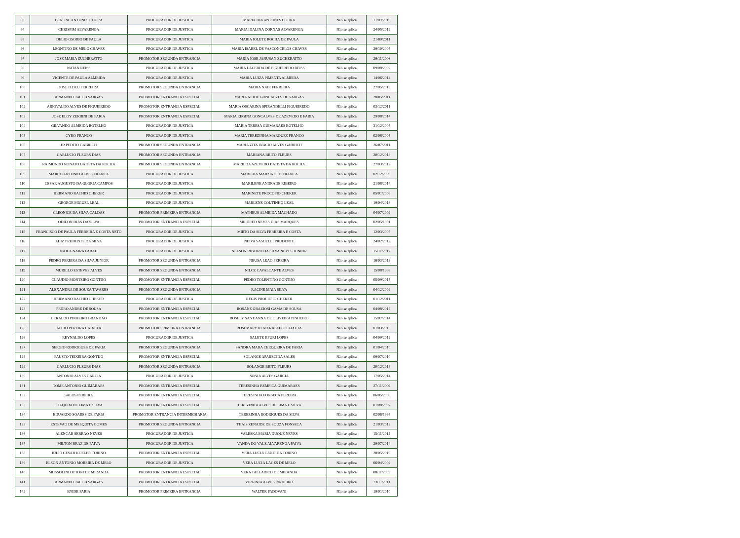| 93 | BENONE ANTUNES COURA | PROCURADOR DE JUSTICA | MARIA IDA ANTUNES COURA | Não se aplica | 11/09/2015 |
| 94 | CHRISPIM ALVARENGA | PROCURADOR DE JUSTICA | MARIA IDALINA DORNAS ALVARENGA | Não se aplica | 24/05/2019 |
| 95 | DELIO OSORIO DE PAULA | PROCURADOR DE JUSTICA | MARIA IOLETE ROCHA DE PAULA | Não se aplica | 21/09/2011 |
| 96 | LEONTINO DE MELO CHAVES | PROCURADOR DE JUSTICA | MARIA ISABEL DE VASCONCELOS CHAVES | Não se aplica | 29/10/2005 |
| 97 | JOSE MARIA ZUCHERATTO | PROMOTOR SEGUNDA ENTRANCIA | MARIA JOSE JANUSAN ZUCHERATTO | Não se aplica | 29/11/2006 |
| 98 | NATAN REISS | PROCURADOR DE JUSTICA | MARIA LACERDA DE FIGUEIREDO REISS | Não se aplica | 09/08/2002 |
| 99 | VICENTE DE PAULA ALMEIDA | PROCURADOR DE JUSTICA | MARIA LUIZA PIMENTA ALMEIDA | Não se aplica | 14/06/2014 |
| 100 | JOSE ILDEU FERREIRA | PROMOTOR SEGUNDA ENTRANCIA | MARIA NAIR FERREIRA | Não se aplica | 27/05/2015 |
| 101 | ARMANDO JACOB VARGAS | PROMOTOR ENTRANCIA ESPECIAL | MARIA NEIDE GONCALVES DE VARGAS | Não se aplica | 28/05/2011 |
| 102 | ARIOVALDO ALVES DE FIGUEIREDO | PROMOTOR ENTRANCIA ESPECIAL | MARIA OSCARINA SPIRANDELLI FIGUEIREDO | Não se aplica | 03/12/2011 |
| 103 | JOSE ELOY ZERBINI DE FARIA | PROMOTOR ENTRANCIA ESPECIAL | MARIA REGINA GONCALVES DE AZEVEDO E FARIA | Não se aplica | 29/08/2014 |
| 104 | GILVANDO ALMEIDA BOTELHO | PROCURADOR DE JUSTICA | MARIA TERESA GUIMARAES BOTELHO | Não se aplica | 31/12/2005 |
| 105 | CYRO FRANCO | PROCURADOR DE JUSTICA | MARIA TEREZINHA MARQUEZ FRANCO | Não se aplica | 02/08/2005 |
| 106 | EXPEDITO GABRICH | PROMOTOR SEGUNDA ENTRANCIA | MARIA ZITA INACIO ALVES GABRICH | Não se aplica | 26/07/2011 |
| 107 | CARLUCIO FLEURS DIAS | PROMOTOR SEGUNDA ENTRANCIA | MARIANA BRITO FLEURS | Não se aplica | 20/12/2018 |
| 108 | RAIMUNDO NONATO BATISTA DA ROCHA | PROMOTOR SEGUNDA ENTRANCIA | MARILDA AZEVEDO BATISTA DA ROCHA | Não se aplica | 27/03/2012 |
| 109 | MARCO ANTONIO ALVES FRANCA | PROCURADOR DE JUSTICA | MARILDA MARZINETTI FRANCA | Não se aplica | 02/12/2009 |
| 110 | CESAR AUGUSTO DA GLORIA CAMPOS | PROCURADOR DE JUSTICA | MARILENE ANDRADE RIBEIRO | Não se aplica | 21/08/2014 |
| 111 | HERMANO RACHID CHEKER | PROCURADOR DE JUSTICA | MARINETE PROCOPIO CHEKER | Não se aplica | 05/01/2008 |
| 112 | GEORGE MIGUEL LEAL | PROCURADOR DE JUSTICA | MARLENE COUTINHO LEAL | Não se aplica | 19/04/2013 |
| 113 | CLEONICE DA SILVA CALDAS | PROMOTOR PRIMEIRA ENTRANCIA | MATHEUS ALMEIDA MACHADO | Não se aplica | 04/07/2002 |
| 114 | ODILON DIAS DA SILVA | PROMOTOR ENTRANCIA ESPECIAL | MILDRED NEVES DIAS MARQUES | Não se aplica | 02/05/1991 |
| 115 | FRANCISCO DE PAULA FERREIRA E COSTA NETO | PROCURADOR DE JUSTICA | MIRTO DA SILVA FERREIRA E COSTA | Não se aplica | 12/03/2005 |
| 116 | LUIZ PRUDENTE DA SILVA | PROCURADOR DE JUSTICA | NEIVA SASDELLI PRUDENTE | Não se aplica | 24/02/2012 |
| 117 | NAJLA NAIRA FARAH | PROCURADOR DE JUSTICA | NELSON RIBEIRO DA SILVA NEVES JUNIOR | Não se aplica | 15/11/2017 |
| 118 | PEDRO PEREIRA DA SILVA JUNIOR | PROMOTOR SEGUNDA ENTRANCIA | NEUSA LEAO PEREIRA | Não se aplica | 16/03/2013 |
| 119 | MURILLO ESTEVES ALVES | PROMOTOR SEGUNDA ENTRANCIA | NILCE CAVALCANTE ALVES | Não se aplica | 15/08/1996 |
| 120 | CLAUDIO MONTEIRO GONTIJO | PROMOTOR ENTRANCIA ESPECIAL | PEDRO TOLENTINO GONTIJO | Não se aplica | 05/09/2015 |
| 121 | ALEXANDRA DE SOUZA TAVARES | PROMOTOR SEGUNDA ENTRANCIA | RACINE MAIA SILVA | Não se aplica | 04/12/2009 |
| 122 | HERMANO RACHID CHEKER | PROCURADOR DE JUSTICA | REGIS PROCOPIO CHEKER | Não se aplica | 01/12/2011 |
| 123 | PEDRO ANDRE DE SOUSA | PROMOTOR ENTRANCIA ESPECIAL | ROSANE GRAZIOSI GAMA DE SOUSA | Não se aplica | 04/08/2017 |
| 124 | GERALDO PINHEIRO BRANDAO | PROMOTOR ENTRANCIA ESPECIAL | ROSELY SANT ANNA DE OLIVEIRA PINHEIRO | Não se aplica | 15/07/2014 |
| 125 | AECIO PEREIRA CAIXETA | PROMOTOR PRIMEIRA ENTRANCIA | ROSEMARY RENO RAFAELI CAIXETA | Não se aplica | 01/03/2013 |
| 126 | REYNALDO LOPES | PROCURADOR DE JUSTICA | SALETE KFURI LOPES | Não se aplica | 04/09/2012 |
| 127 | SERGIO RODRIGUES DE FARIA | PROMOTOR SEGUNDA ENTRANCIA | SANDRA MARA CERQUEIRA DE FARIA | Não se aplica | 01/04/2010 |
| 128 | FAUSTO TEIXEIRA GONTIJO | PROMOTOR ENTRANCIA ESPECIAL | SOLANGE APARECIDA SALES | Não se aplica | 09/07/2010 |
| 129 | CARLUCIO FLEURS DIAS | PROMOTOR SEGUNDA ENTRANCIA | SOLANGE BRITO FLEURS | Não se aplica | 20/12/2018 |
| 130 | ANTONIO ALVES GARCIA | PROCURADOR DE JUSTICA | SONIA ALVES GARCIA | Não se aplica | 17/05/2014 |
| 131 | TOME ANTONIO GUIMARAES | PROMOTOR ENTRANCIA ESPECIAL | TERESINHA BEMFICA GUIMARAES | Não se aplica | 27/11/2009 |
| 132 | SALOS PEREIRA | PROMOTOR ENTRANCIA ESPECIAL | TERESINHA FONSECA PEREIRA | Não se aplica | 06/05/2008 |
| 133 | JOAQUIM DE LIMA E SILVA | PROMOTOR ENTRANCIA ESPECIAL | TEREZINHA ALVES DE LIMA E SILVA | Não se aplica | 01/08/2007 |
| 134 | EDUARDO SOARES DE FARIA | PROMOTOR ENTRANCIA INTERMEDIARIA | TEREZINHA RODRIGUES DA SILVA | Não se aplica | 02/06/1995 |
| 135 | ESTEVAO DE MESQUITA GOMES | PROMOTOR SEGUNDA ENTRANCIA | THAIS ZENAIDE DE SOUZA FONSECA | Não se aplica | 21/03/2013 |
| 136 | ALENCAR SERRAO NEVES | PROCURADOR DE JUSTICA | VALESKA MARIA DUQUE NEVES | Não se aplica | 15/11/2014 |
| 137 | MILTON BRAZ DE PAIVA | PROCURADOR DE JUSTICA | VANDA DO VALE ALVARENGA PAIVA | Não se aplica | 29/07/2014 |
| 138 | JULIO CESAR KOELER TORINO | PROMOTOR ENTRANCIA ESPECIAL | VERA LUCIA CANDIDA TORINO | Não se aplica | 28/05/2019 |
| 139 | ELSON ANTONIO MOREIRA DE MELO | PROCURADOR DE JUSTICA | VERA LUCIA LAGES DE MELO | Não se aplica | 06/04/2002 |
| 140 | MUSSOLINI OTTONI DE MIRANDA | PROMOTOR ENTRANCIA ESPECIAL | VERA TALLARICO DE MIRANDA | Não se aplica | 08/11/2005 |
| 141 | ARMANDO JACOB VARGAS | PROMOTOR ENTRANCIA ESPECIAL | VIRGINIA ALVES PINHEIRO | Não se aplica | 23/11/2011 |
| 142 | ENIDE FARIA | PROMOTOR PRIMEIRA ENTRANCIA | WALTER PADOVANI | Não se aplica | 19/01/2010 |